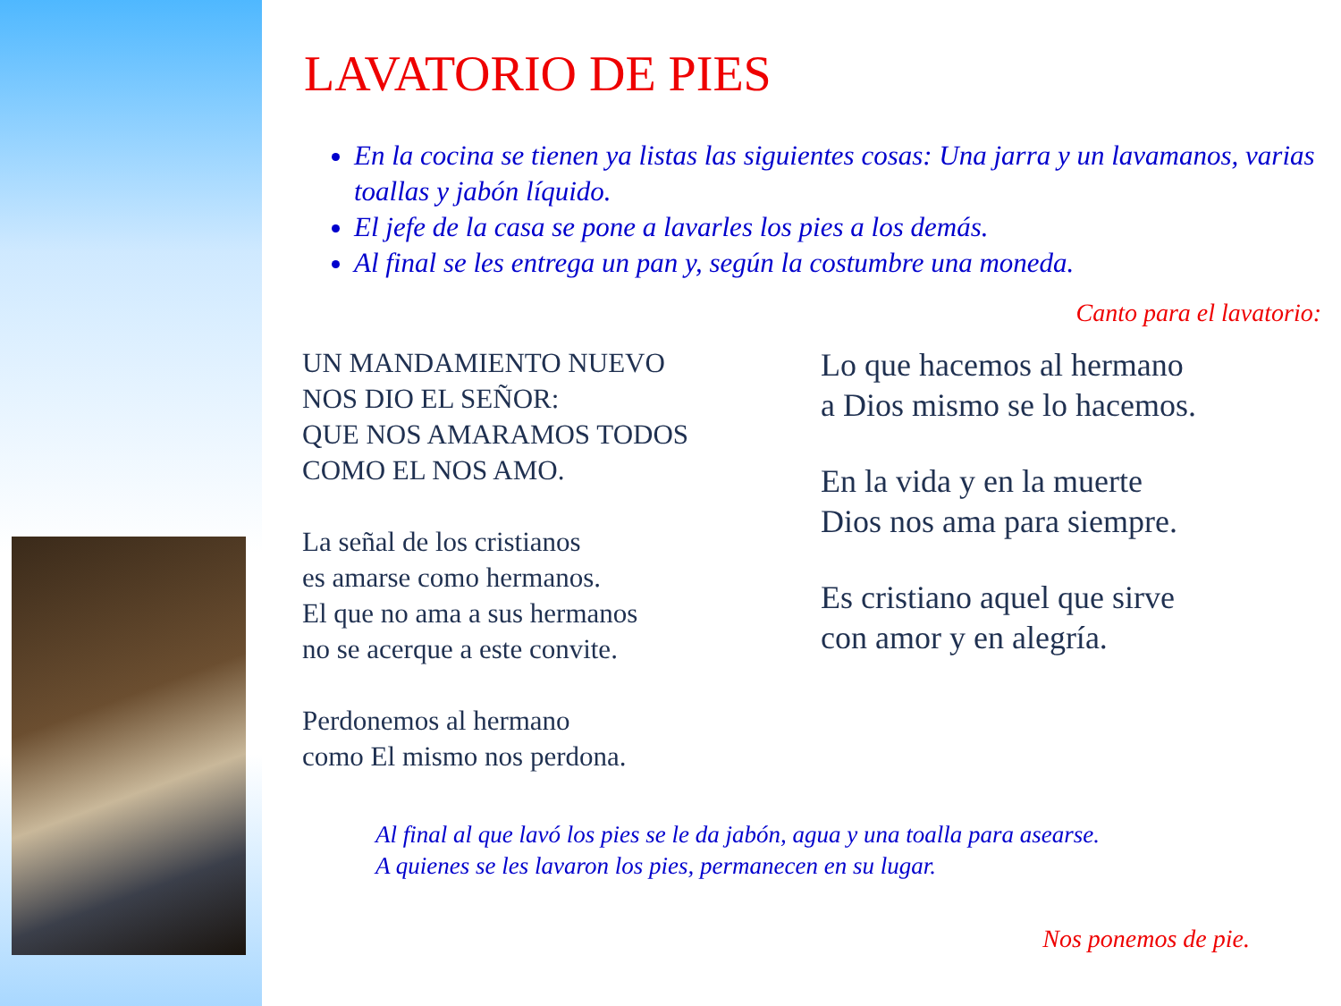LAVATORIO DE PIES
En la cocina se tienen ya listas las siguientes cosas: Una jarra y un lavamanos, varias toallas y jabón líquido.
El jefe de la casa se pone a lavarles los pies a los demás.
Al final se les entrega un pan y, según la costumbre una moneda.
Canto para el lavatorio:
UN MANDAMIENTO NUEVO
NOS DIO EL SEÑOR:
QUE NOS AMARAMOS TODOS
COMO EL NOS AMO.
La señal de los cristianos
es amarse como hermanos.
El que no ama a sus hermanos
no se acerque a este convite.
Perdonemos al hermano
como El mismo nos perdona.
Lo que hacemos al hermano
a Dios mismo se lo hacemos.
En la vida y en la muerte
Dios nos ama para siempre.
Es cristiano aquel que sirve
con amor y en alegría.
Al final al que lavó los pies se le da jabón, agua y una toalla para asearse.
A quienes se les lavaron los pies, permanecen en su lugar.
Nos ponemos de pie.